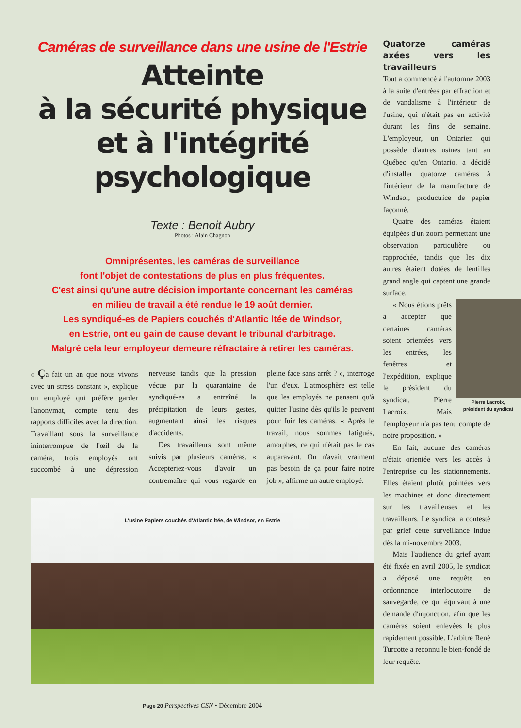Caméras de surveillance dans une usine de l'Estrie
Atteinte
à la sécurité physique
et à l'intégrité
psychologique
Texte : Benoit Aubry
Photos : Alain Chagnon
Omniprésentes, les caméras de surveillance
font l'objet de contestations de plus en plus fréquentes.
C'est ainsi qu'une autre décision importante concernant les caméras
en milieu de travail a été rendue le 19 août dernier.
Les syndiqué-es de Papiers couchés d'Atlantic ltée de Windsor,
en Estrie, ont eu gain de cause devant le tribunal d'arbitrage.
Malgré cela leur employeur demeure réfractaire à retirer les caméras.
« Ça fait un an que nous vivons avec un stress constant », explique un employé qui préfère garder l'anonymat, compte tenu des rapports difficiles avec la direction. Travaillant sous la surveillance ininterrompue de l'œil de la caméra, trois employés ont succombé à une dépression nerveuse tandis que la pression vécue par la quarantaine de syndiqué-es a entraîné la précipitation de leurs gestes, augmentant ainsi les risques d'accidents.
Des travailleurs sont même suivis par plusieurs caméras. « Accepteriez-vous d'avoir un contremaître qui vous regarde en pleine face sans arrêt ? », interroge l'un d'eux. L'atmosphère est telle que les employés ne pensent qu'à quitter l'usine dès qu'ils le peuvent pour fuir les caméras. « Après le travail, nous sommes fatigués, amorphes, ce qui n'était pas le cas auparavant. On n'avait vraiment pas besoin de ça pour faire notre job », affirme un autre employé.
L'usine Papiers couchés d'Atlantic ltée, de Windsor, en Estrie
Page 20 Perspectives CSN • Décembre 2004
Quatorze caméras axées vers les travailleurs
Tout a commencé à l'automne 2003 à la suite d'entrées par effraction et de vandalisme à l'intérieur de l'usine, qui n'était pas en activité durant les fins de semaine. L'employeur, un Ontarien qui possède d'autres usines tant au Québec qu'en Ontario, a décidé d'installer quatorze caméras à l'intérieur de la manufacture de Windsor, productrice de papier façonné.
Quatre des caméras étaient équipées d'un zoom permettant une observation particulière ou rapprochée, tandis que les dix autres étaient dotées de lentilles grand angle qui captent une grande surface.
Pierre Lacroix,
président du syndicat
« Nous étions prêts à accepter que certaines caméras soient orientées vers les entrées, les fenêtres et l'expédition, explique le président du syndicat, Pierre Lacroix. Mais l'employeur n'a pas tenu compte de notre proposition. »
En fait, aucune des caméras n'était orientée vers les accès à l'entreprise ou les stationnements. Elles étaient plutôt pointées vers les machines et donc directement sur les travailleuses et les travailleurs. Le syndicat a contesté par grief cette surveillance indue dès la mi-novembre 2003.
Mais l'audience du grief ayant été fixée en avril 2005, le syndicat a déposé une requête en ordonnance interlocutoire de sauvegarde, ce qui équivaut à une demande d'injonction, afin que les caméras soient enlevées le plus rapidement possible. L'arbitre René Turcotte a reconnu le bien-fondé de leur requête.